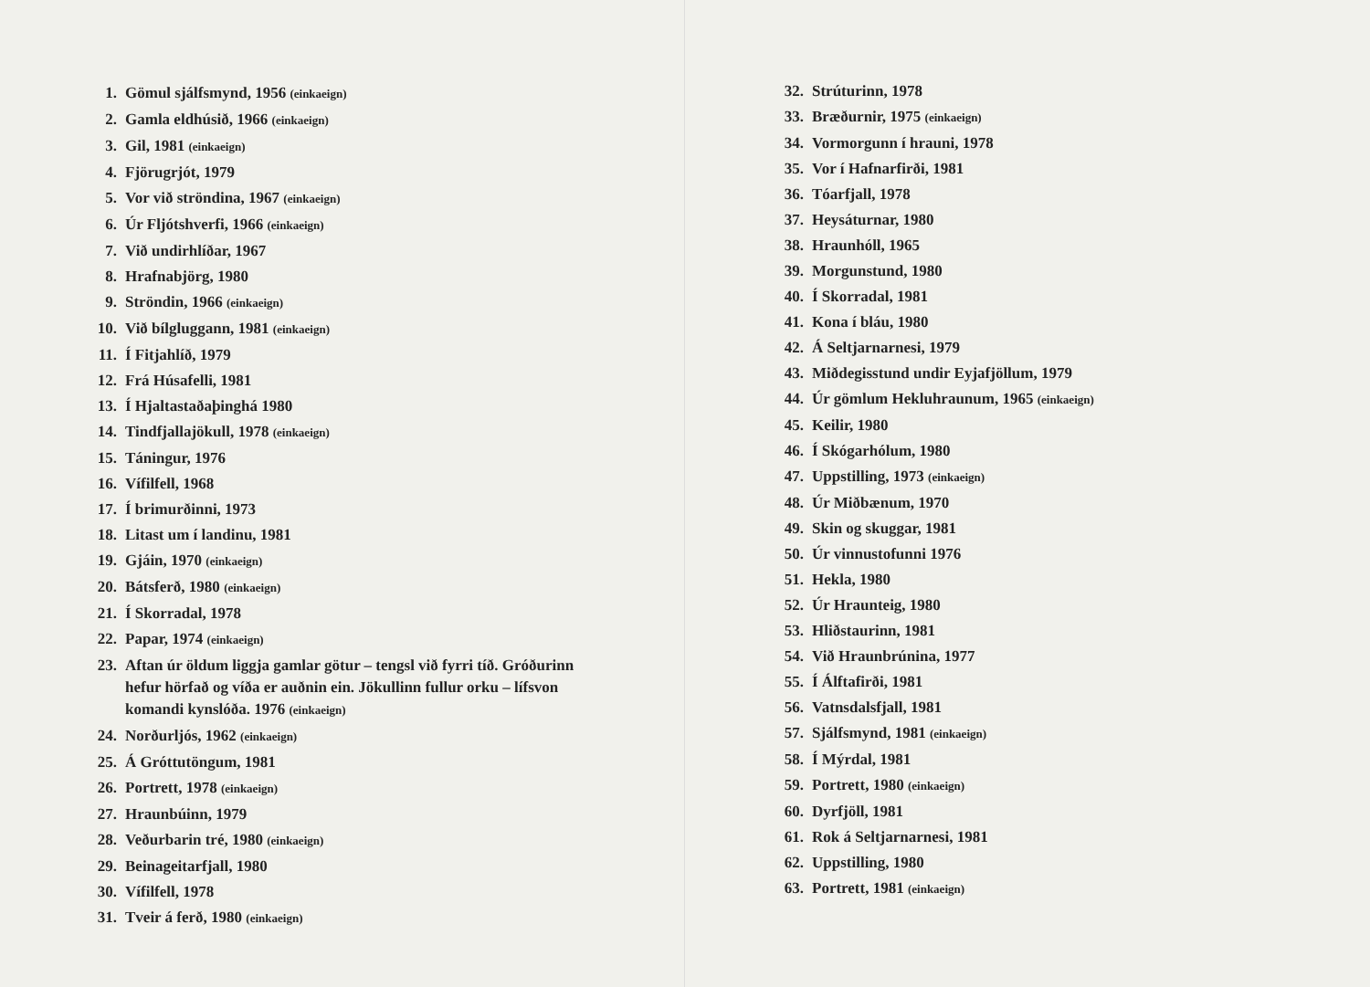1. Gömul sjálfsmynd, 1956 (einkaeign)
2. Gamla eldhúsið, 1966 (einkaeign)
3. Gil, 1981 (einkaeign)
4. Fjörugrjót, 1979
5. Vor við ströndina, 1967 (einkaeign)
6. Úr Fljótshverfi, 1966 (einkaeign)
7. Við undirhlíðar, 1967
8. Hrafnabjörg, 1980
9. Ströndin, 1966 (einkaeign)
10. Við bílgluggann, 1981 (einkaeign)
11. Í Fitjahlíð, 1979
12. Frá Húsafelli, 1981
13. Í Hjaltastaðaþinghá 1980
14. Tindfjallajökull, 1978 (einkaeign)
15. Táningur, 1976
16. Vífilfell, 1968
17. Í brimurðinni, 1973
18. Litast um í landinu, 1981
19. Gjáin, 1970 (einkaeign)
20. Bátsferð, 1980 (einkaeign)
21. Í Skorradal, 1978
22. Papar, 1974 (einkaeign)
23. Aftan úr öldum liggja gamlar götur – tengsl við fyrri tíð. Gróðurinn hefur hörfað og víða er auðnin ein. Jökullinn fullur orku – lífsvon komandi kynslóða. 1976 (einkaeign)
24. Norðurljós, 1962 (einkaeign)
25. Á Gróttutöngum, 1981
26. Portrett, 1978 (einkaeign)
27. Hraunbúinn, 1979
28. Veðurbarin tré, 1980 (einkaeign)
29. Beinageitarfjall, 1980
30. Vífilfell, 1978
31. Tveir á ferð, 1980 (einkaeign)
32. Strúturinn, 1978
33. Bræðurnir, 1975 (einkaeign)
34. Vormorgunn í hrauni, 1978
35. Vor í Hafnarfirði, 1981
36. Tóarfjall, 1978
37. Heysáturnar, 1980
38. Hraunhóll, 1965
39. Morgunstund, 1980
40. Í Skorradal, 1981
41. Kona í bláu, 1980
42. Á Seltjarnarnesi, 1979
43. Miðdegisstund undir Eyjafjöllum, 1979
44. Úr gömlum Hekluhraunum, 1965 (einkaeign)
45. Keilir, 1980
46. Í Skógarhólum, 1980
47. Uppstilling, 1973 (einkaeign)
48. Úr Miðbænum, 1970
49. Skin og skuggar, 1981
50. Úr vinnustofunni 1976
51. Hekla, 1980
52. Úr Hraunteig, 1980
53. Hliðstaurinn, 1981
54. Við Hraunbrúnina, 1977
55. Í Álftafirði, 1981
56. Vatnsdalsfjall, 1981
57. Sjálfsmynd, 1981 (einkaeign)
58. Í Mýrdal, 1981
59. Portrett, 1980 (einkaeign)
60. Dyrfjöll, 1981
61. Rok á Seltjarnarnesi, 1981
62. Uppstilling, 1980
63. Portrett, 1981 (einkaeign)